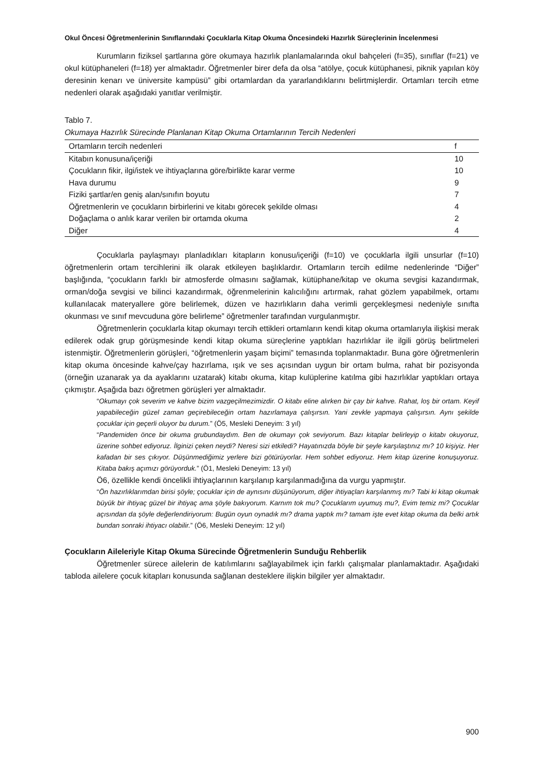Okul Öncesi Öğretmenlerinin Sınıflarındaki Çocuklarla Kitap Okuma Öncesindeki Hazırlık Süreçlerinin İncelenmesi
Kurumların fiziksel şartlarına göre okumaya hazırlık planlamalarında okul bahçeleri (f=35), sınıflar (f=21) ve okul kütüphaneleri (f=18) yer almaktadır. Öğretmenler birer defa da olsa “atölye, çocuk kütüphanesi, piknik yapılan köy deresinin kenarı ve üniversite kampüsü” gibi ortamlardan da yararlandıklarını belirtmişlerdir. Ortamları tercih etme nedenleri olarak aşağıdaki yanıtlar verilmiştir.
Tablo 7.
Okumaya Hazırlık Sürecinde Planlanan Kitap Okuma Ortamlarının Tercih Nedenleri
| Ortamların tercih nedenleri | f |
| --- | --- |
| Kitabın konusuna/içeriği | 10 |
| Çocukların fikir, ilgi/istek ve ihtiyaçlarına göre/birlikte karar verme | 10 |
| Hava durumu | 9 |
| Fiziki şartlar/en geniş alan/sınıfın boyutu | 7 |
| Öğretmenlerin ve çocukların birbirlerini ve kitabı görecek şekilde olması | 4 |
| Doğaçlama o anlık karar verilen bir ortamda okuma | 2 |
| Diğer | 4 |
Çocuklarla paylaşmayı planladıkları kitapların konusu/içeriği (f=10) ve çocuklarla ilgili unsurlar (f=10) öğretmenlerin ortam tercihlerini ilk olarak etkileyen başlıklardır. Ortamların tercih edilme nedenlerinde “Diğer” başlığında, “çocukların farklı bir atmosferde olmasını sağlamak, kütüphane/kitap ve okuma sevgisi kazandırmak, orman/doğa sevgisi ve bilinci kazandırmak, öğrenmelerinin kalıcılığını artırmak, rahat gözlem yapabilmek, ortamı kullanılacak materyallere göre belirlemek, düzen ve hazırlıkların daha verimli gerçekleşmesi nedeniyle sınıfta okunması ve sınıf mevcuduna göre belirleme” öğretmenler tarafından vurgulanmıştır.
Öğretmenlerin çocuklarla kitap okumayı tercih ettikleri ortamların kendi kitap okuma ortamlarıyla ilişkisi merak edilerek odak grup görüşmesinde kendi kitap okuma süreçlerine yaptıkları hazırlıklar ile ilgili görüş belirtmeleri istenmiştir. Öğretmenlerin görüşleri, “öğretmenlerin yaşam biçimi” temasında toplanmaktadır. Buna göre öğretmenlerin kitap okuma öncesinde kahve/çay hazırlama, ışık ve ses açısından uygun bir ortam bulma, rahat bir pozisyonda (örneğin uzanarak ya da ayaklarını uzatarak) kitabı okuma, kitap kulüplerine katılma gibi hazırlıklar yaptıkları ortaya çıkmıştır. Aşağıda bazı öğretmen görüşleri yer almaktadır.
“Okumayı çok severim ve kahve bizim vazgeçilmezimizdir. O kitabı eline alırken bir çay bir kahve. Rahat, loş bir ortam. Keyif yapabileceğin güzel zaman geçirebileceğin ortam hazırlamaya çalışırsın. Yani zevkle yapmaya çalışırsın. Aynı şekilde çocuklar için geçerli oluyor bu durum.” (Ö5, Mesleki Deneyim: 3 yıl)
“Pandemiden önce bir okuma grubundaydım. Ben de okumayı çok seviyorum. Bazı kitaplar belirleyip o kitabı okuyoruz, üzerine sohbet ediyoruz. İlginizi çeken neydi? Neresi sizi etkiledi? Hayatınızda böyle bir şeyle karşılaştınız mı? 10 kişiyiz. Her kafadan bir ses çıkıyor. Düşünmediğimiz yerlere bizi götürüyorlar. Hem sohbet ediyoruz. Hem kitap üzerine konuşuyoruz. Kitaba bakış açımızı görüyorduk.” (Ö1, Mesleki Deneyim: 13 yıl)
Ö6, özellikle kendi öncelikli ihtiyaçlarının karşılanıp karşılanmadığına da vurgu yapmıştır.
“Ön hazırlıklarımdan birisi şöyle; çocuklar için de aynısını düşünüyorum, diğer ihtiyaçları karşılanmış mı? Tabi ki kitap okumak büyük bir ihtiyaç güzel bir ihtiyaç ama şöyle bakıyorum. Karnım tok mu? Çocuklarım uyumuş mu?, Evim temiz mi? Çocuklar açısından da şöyle değerlendiriyorum: Bugün oyun oynadık mı? drama yaptık mı? tamam işte evet kitap okuma da belki artık bundan sonraki ihtiyacı olabilir.” (Ö6, Mesleki Deneyim: 12 yıl)
Çocukların Aileleriyle Kitap Okuma Sürecinde Öğretmenlerin Sunduğu Rehberlik
Öğretmenler sürece ailelerin de katılımlarını sağlayabilmek için farklı çalışmalar planlamaktadır. Aşağıdaki tabloda ailelere çocuk kitapları konusunda sağlanan desteklere ilişkin bilgiler yer almaktadır.
900